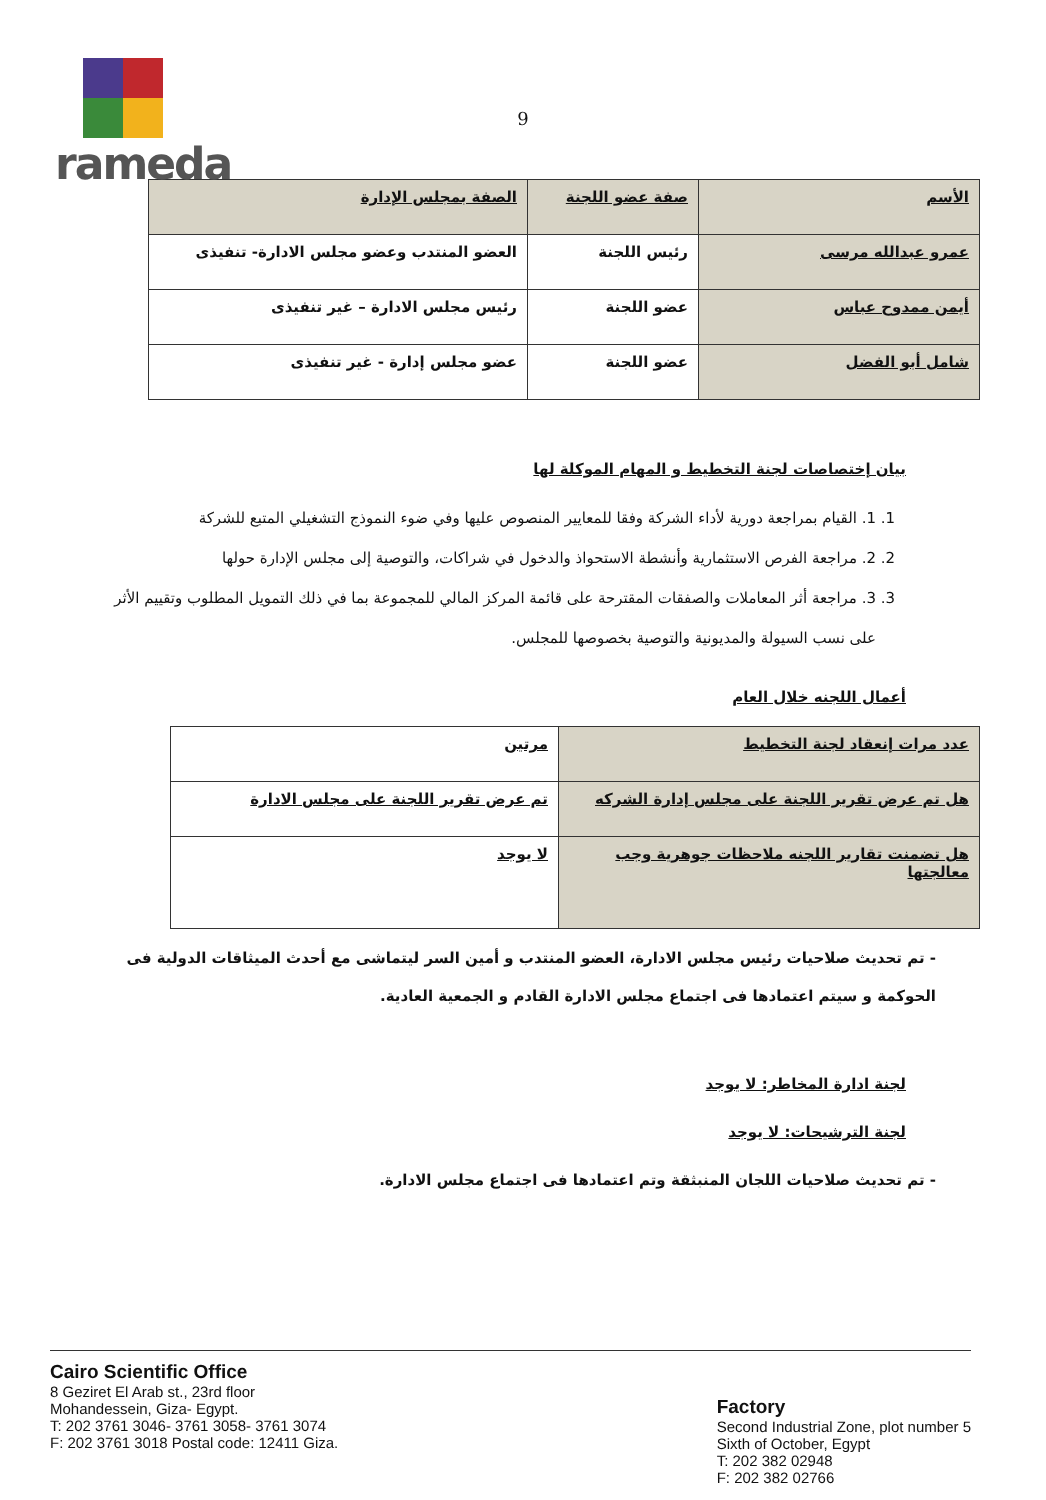rameda
9
| الأسم | صفة عضو اللجنة | الصفة بمجلس الإدارة |
| --- | --- | --- |
| عمرو عبدالله مرسى | رئيس اللجنة | العضو المنتدب وعضو مجلس الادارة- تنفيذى |
| أيمن ممدوح عباس | عضو اللجنة | رئيس مجلس الادارة – غير تنفيذى |
| شامل أبو الفضل | عضو اللجنة | عضو مجلس إدارة - غير تنفيذى |
بيان إختصاصات لجنة التخطيط و المهام الموكلة لها
1. 1. القيام بمراجعة دورية لأداء الشركة وفقا للمعايير المنصوص عليها وفي ضوء النموذج التشغيلي المتبع للشركة
2. 2. مراجعة الفرص الاستثمارية وأنشطة الاستحواذ والدخول في شراكات، والتوصية إلى مجلس الإدارة حولها
3. 3. مراجعة أثر المعاملات والصفقات المقترحة على قائمة المركز المالي للمجموعة بما في ذلك التمويل المطلوب وتقييم الأثر على نسب السيولة والمديونية والتوصية بخصوصها للمجلس.
أعمال اللجنه خلال العام
| عدد مرات إنعقاد لجنة التخطيط | مرتين |
| هل تم عرض تقرير اللجنة على مجلس إدارة الشركه | تم عرض تقرير اللجنة على مجلس الادارة |
| هل تضمنت تقارير اللجنه ملاحظات جوهرية وجب معالجتها | لا يوجد |
- تم تحديث صلاحيات رئيس مجلس الادارة، العضو المنتدب و أمين السر ليتماشى مع أحدث الميثاقات الدولية فى الحوكمة و سيتم اعتمادها فى اجتماع مجلس الادارة القادم و الجمعية العادية.
لجنة ادارة المخاطر: لا يوجد
لجنة الترشيحات: لا يوجد
- تم تحديث صلاحيات اللجان المنبثقة وتم اعتمادها فى اجتماع مجلس الادارة.
Cairo Scientific Office
8 Geziret El Arab st., 23rd floor
Mohandessein, Giza- Egypt.
T: 202 3761 3046- 3761 3058- 3761 3074
F: 202 3761 3018 Postal code: 12411 Giza.
Factory
Second Industrial Zone, plot number 5
Sixth of October, Egypt
T: 202 382 02948
F: 202 382 02766